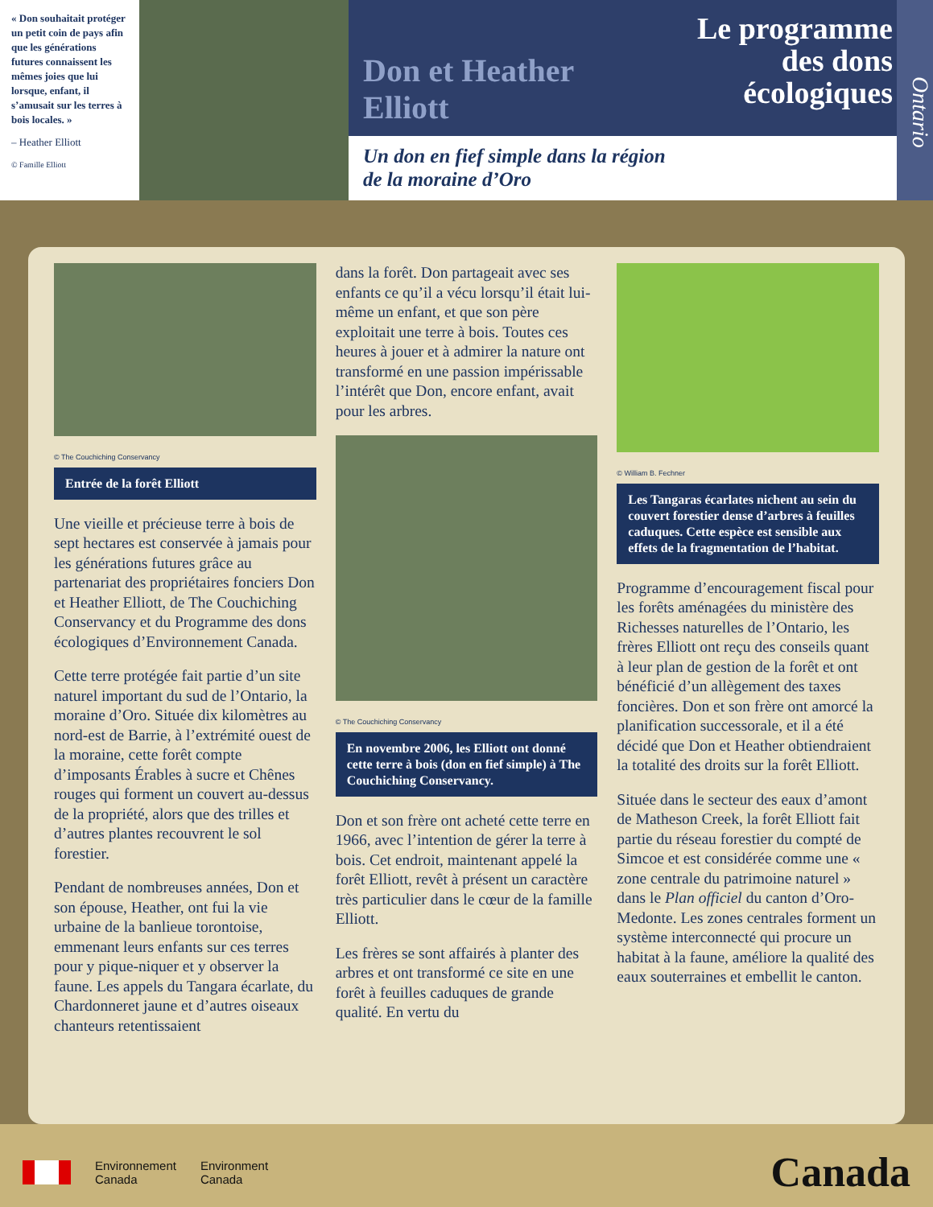« Don souhaitait protéger un petit coin de pays afin que les générations futures connaissent les mêmes joies que lui lorsque, enfant, il s’amusait sur les terres à bois locales. »
– Heather Elliott
© Famille Elliott
Don et Heather
Elliott
Le programme
des dons
écologiques
Ontario
Un don en fief simple dans la région
de la moraine d’Oro
© The Couchiching Conservancy
Entrée de la forêt Elliott
Une vieille et précieuse terre à bois de sept hectares est conservée à jamais pour les générations futures grâce au partenariat des propriétaires fonciers Don et Heather Elliott, de The Couchiching Conservancy et du Programme des dons écologiques d’Environnement Canada.
Cette terre protégée fait partie d’un site naturel important du sud de l’Ontario, la moraine d’Oro. Située dix kilomètres au nord-est de Barrie, à l’extrémité ouest de la moraine, cette forêt compte d’imposants Érables à sucre et Chênes rouges qui forment un couvert au-dessus de la propriété, alors que des trilles et d’autres plantes recouvrent le sol forestier.
Pendant de nombreuses années, Don et son épouse, Heather, ont fui la vie urbaine de la banlieue torontoise, emmenant leurs enfants sur ces terres pour y pique-niquer et y observer la faune. Les appels du Tangara écarlate, du Chardonneret jaune et d’autres oiseaux chanteurs retentissaient
dans la forêt. Don partageait avec ses enfants ce qu’il a vécu lorsqu’il était lui-même un enfant, et que son père exploitait une terre à bois. Toutes ces heures à jouer et à admirer la nature ont transformé en une passion impérissable l’intérêt que Don, encore enfant, avait pour les arbres.
© The Couchiching Conservancy
En novembre 2006, les Elliott ont donné cette terre à bois (don en fief simple) à The Couchiching Conservancy.
Don et son frère ont acheté cette terre en 1966, avec l’intention de gérer la terre à bois. Cet endroit, maintenant appelé la forêt Elliott, revêt à présent un caractère très particulier dans le cœur de la famille Elliott.
Les frères se sont affairés à planter des arbres et ont transformé ce site en une forêt à feuilles caduques de grande qualité. En vertu du
© William B. Fechner
Les Tangaras écarlates nichent au sein du couvert forestier dense d’arbres à feuilles caduques. Cette espèce est sensible aux effets de la fragmentation de l’habitat.
Programme d’encouragement fiscal pour les forêts aménagées du ministère des Richesses naturelles de l’Ontario, les frères Elliott ont reçu des conseils quant à leur plan de gestion de la forêt et ont bénéficié d’un allègement des taxes foncières. Don et son frère ont amorcé la planification successorale, et il a été décidé que Don et Heather obtiendraient la totalité des droits sur la forêt Elliott.
Située dans le secteur des eaux d’amont de Matheson Creek, la forêt Elliott fait partie du réseau forestier du compté de Simcoe et est considérée comme une « zone centrale du patrimoine naturel » dans le Plan officiel du canton d’Oro-Medonte. Les zones centrales forment un système interconnecté qui procure un habitat à la faune, améliore la qualité des eaux souterraines et embellit le canton.
Environnement
Canada
Environment
Canada
Canada